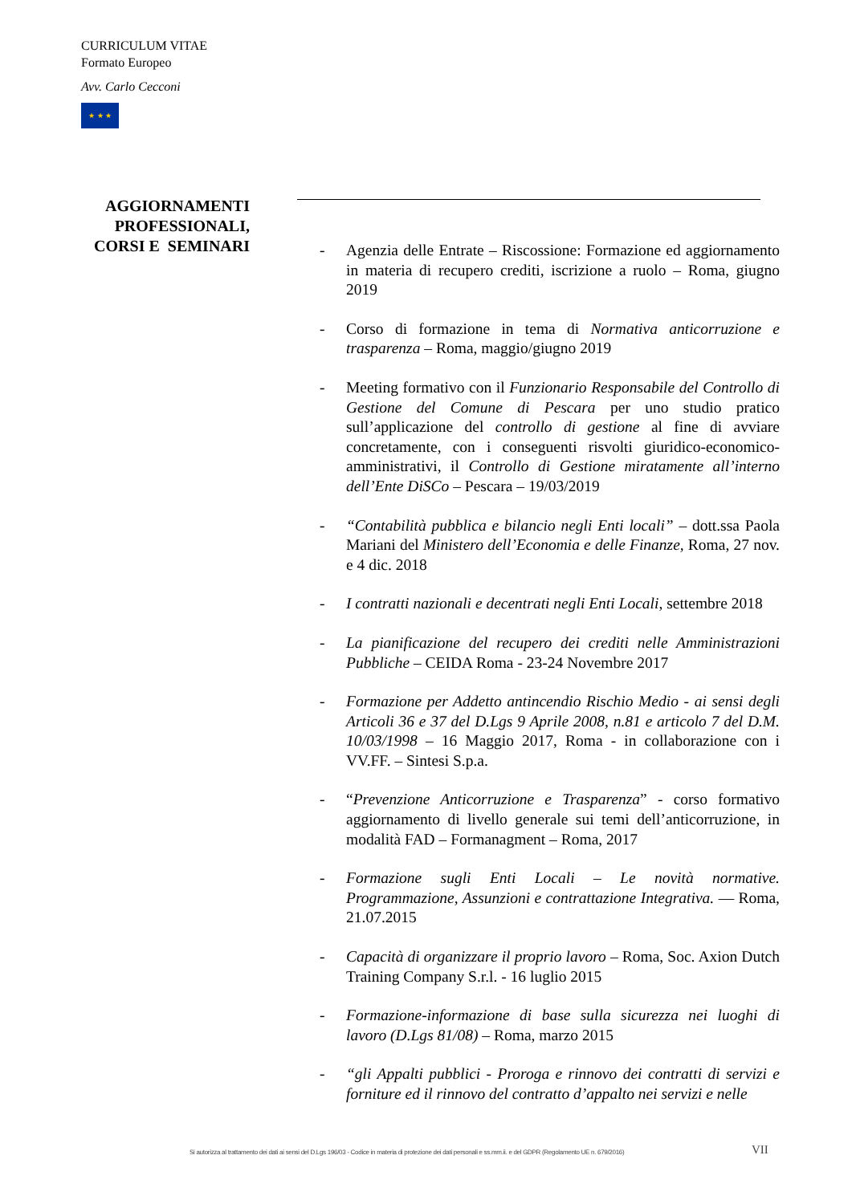CURRICULUM VITAE
Formato Europeo
Avv. Carlo Cecconi
★ ★ ★
AGGIORNAMENTI PROFESSIONALI, CORSI E SEMINARI
- Agenzia delle Entrate – Riscossione: Formazione ed aggiornamento in materia di recupero crediti, iscrizione a ruolo – Roma, giugno 2019
- Corso di formazione in tema di Normativa anticorruzione e trasparenza – Roma, maggio/giugno 2019
- Meeting formativo con il Funzionario Responsabile del Controllo di Gestione del Comune di Pescara per uno studio pratico sull’applicazione del controllo di gestione al fine di avviare concretamente, con i conseguenti risvolti giuridico-economico-amministrativi, il Controllo di Gestione miratamente all’interno dell’Ente DiSCo – Pescara – 19/03/2019
- “Contabilità pubblica e bilancio negli Enti locali” – dott.ssa Paola Mariani del Ministero dell’Economia e delle Finanze, Roma, 27 nov. e 4 dic. 2018
- I contratti nazionali e decentrati negli Enti Locali, settembre 2018
- La pianificazione del recupero dei crediti nelle Amministrazioni Pubbliche – CEIDA Roma - 23-24 Novembre 2017
- Formazione per Addetto antincendio Rischio Medio - ai sensi degli Articoli 36 e 37 del D.Lgs 9 Aprile 2008, n.81 e articolo 7 del D.M. 10/03/1998 – 16 Maggio 2017, Roma - in collaborazione con i VV.FF. – Sintesi S.p.a.
- “Prevenzione Anticorruzione e Trasparenza” - corso formativo aggiornamento di livello generale sui temi dell’anticorruzione, in modalità FAD – Formanagment – Roma, 2017
- Formazione sugli Enti Locali – Le novità normative. Programmazione, Assunzioni e contrattazione Integrativa. — Roma, 21.07.2015
- Capacità di organizzare il proprio lavoro – Roma, Soc. Axion Dutch Training Company S.r.l. - 16 luglio 2015
- Formazione-informazione di base sulla sicurezza nei luoghi di lavoro (D.Lgs 81/08) – Roma, marzo 2015
- “gli Appalti pubblici - Proroga e rinnovo dei contratti di servizi e forniture ed il rinnovo del contratto d’appalto nei servizi e nelle
Si autorizza al trattamento dei dati ai sensi del D.Lgs 196/03 - Codice in materia di protezione dei dati personali e ss.mm.ii. e del GDPR (Regolamento UE n. 679/2016)
VII